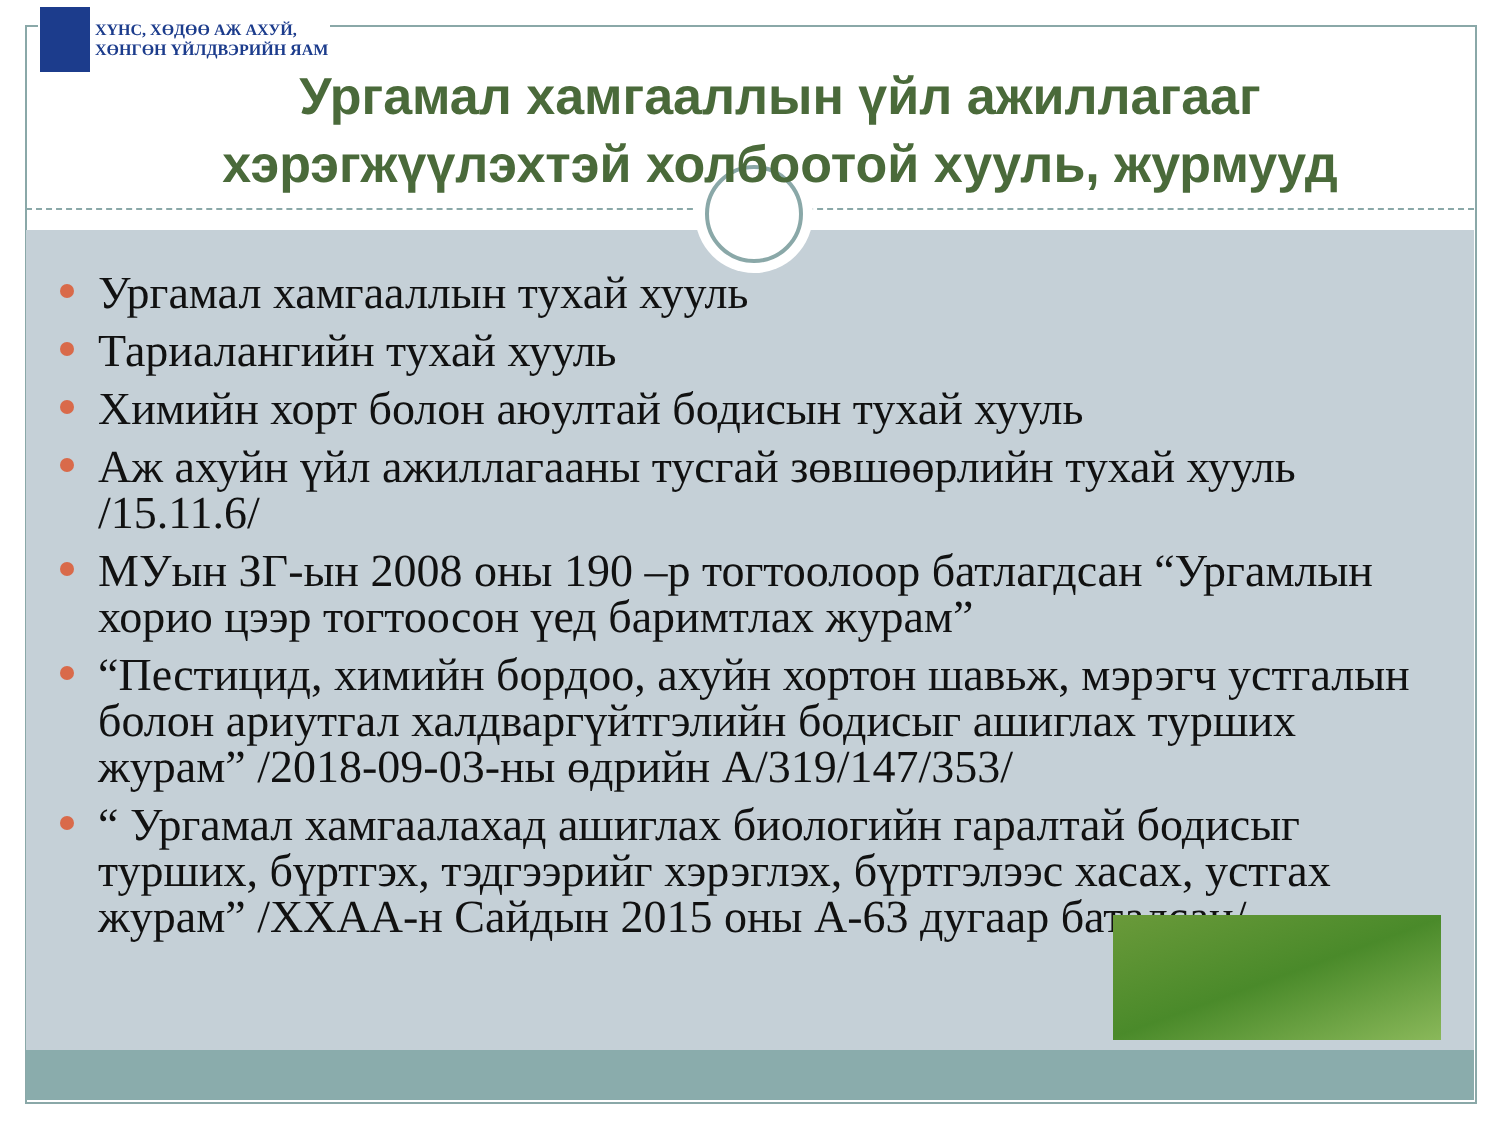ХҮНС, ХӨДӨӨ АЖ АХУЙ,
ХӨНГӨН ҮЙЛДВЭРИЙН ЯАМ
Ургамал хамгааллын үйл ажиллагааг хэрэгжүүлэхтэй холбоотой хууль, журмууд
Ургамал хамгааллын тухай хууль
Тариалангийн тухай хууль
Химийн хорт болон аюултай бодисын тухай хууль
Аж ахуйн үйл ажиллагааны тусгай зөвшөөрлийн тухай хууль /15.11.6/
МУын ЗГ-ын 2008 оны 190 –р тогтоолоор батлагдсан “Ургамлын хорио цээр тогтоосон үед баримтлах журам”
“Пестицид, химийн бордоо, ахуйн хортон шавьж, мэрэгч устгалын болон ариутгал халдваргүйтгэлийн бодисыг ашиглах турших журам” /2018-09-03-ны өдрийн А/319/147/353/
“ Ургамал хамгаалахад ашиглах биологийн гаралтай бодисыг турших, бүртгэх, тэдгээрийг хэрэглэх, бүртгэлээс хасах, устгах журам” /ХХАА-н Сайдын 2015 оны А-63 дугаар баталсан/